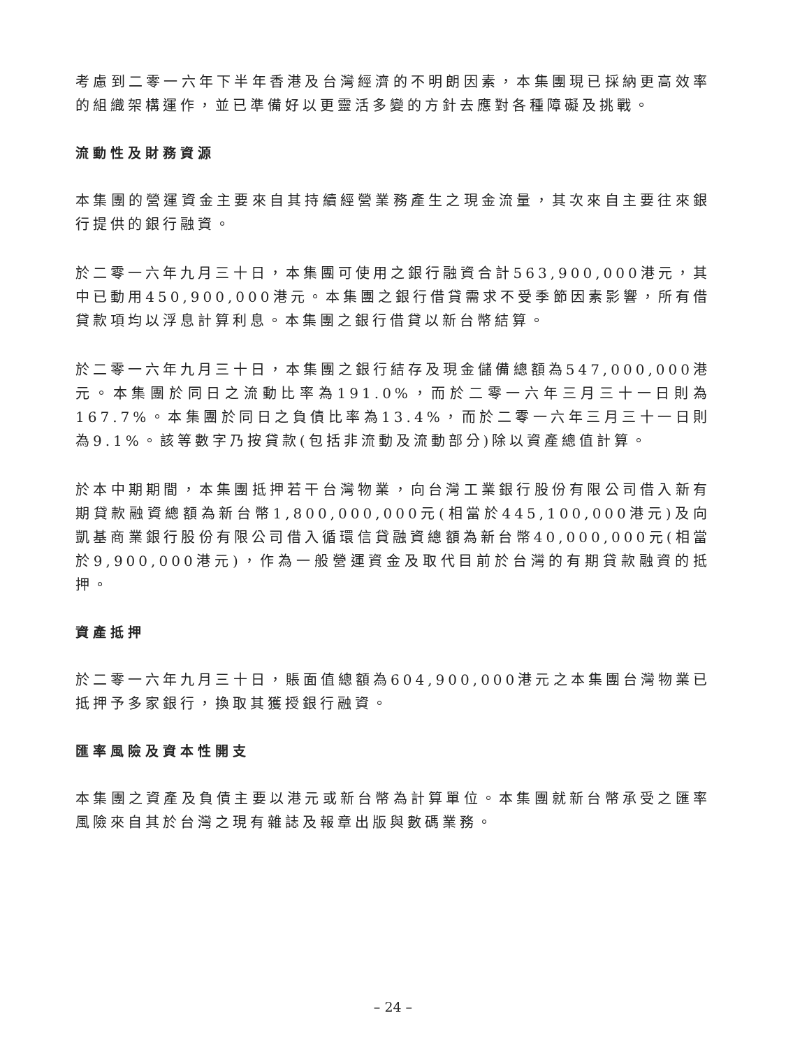考慮到二零一六年下半年香港及台灣經濟的不明朗因素，本集團現已採納更高效率的組織架構運作，並已準備好以更靈活多變的方針去應對各種障礙及挑戰。
流動性及財務資源
本集團的營運資金主要來自其持續經營業務產生之現金流量，其次來自主要往來銀行提供的銀行融資。
於二零一六年九月三十日，本集團可使用之銀行融資合計563,900,000港元，其中已動用450,900,000港元。本集團之銀行借貸需求不受季節因素影響，所有借貸款項均以浮息計算利息。本集團之銀行借貸以新台幣結算。
於二零一六年九月三十日，本集團之銀行結存及現金儲備總額為547,000,000港元。本集團於同日之流動比率為191.0%，而於二零一六年三月三十一日則為167.7%。本集團於同日之負債比率為13.4%，而於二零一六年三月三十一日則為9.1%。該等數字乃按貸款(包括非流動及流動部分)除以資產總值計算。
於本中期期間，本集團抵押若干台灣物業，向台灣工業銀行股份有限公司借入新有期貸款融資總額為新台幣1,800,000,000元(相當於445,100,000港元)及向凱基商業銀行股份有限公司借入循環信貸融資總額為新台幣40,000,000元(相當於9,900,000港元)，作為一般營運資金及取代目前於台灣的有期貸款融資的抵押。
資產抵押
於二零一六年九月三十日，賬面值總額為604,900,000港元之本集團台灣物業已抵押予多家銀行，換取其獲授銀行融資。
匯率風險及資本性開支
本集團之資產及負債主要以港元或新台幣為計算單位。本集團就新台幣承受之匯率風險來自其於台灣之現有雜誌及報章出版與數碼業務。
– 24 –